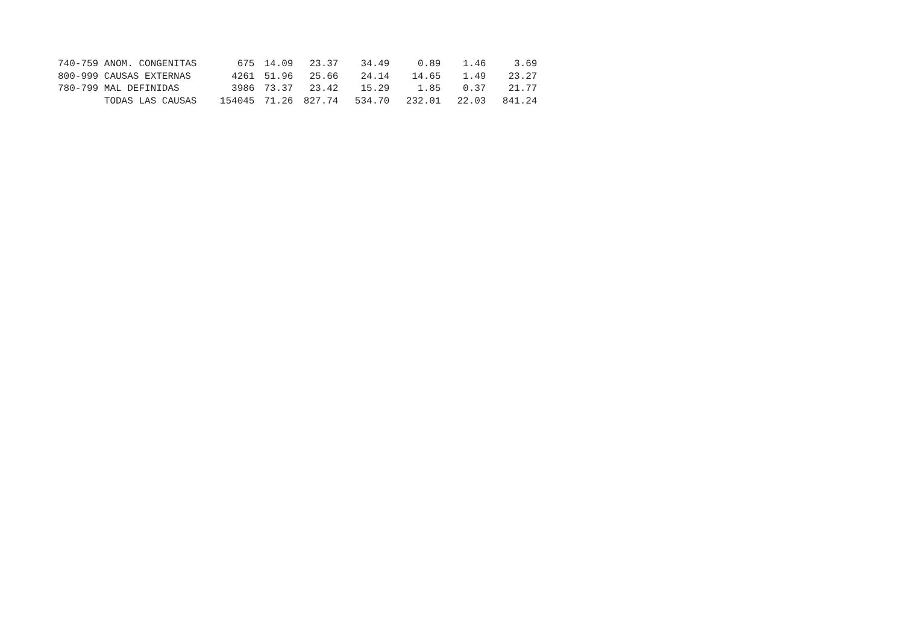| 740-759 | ANOM. CONGENITAS | 675 | 14.09 | 23.37 | 34.49 | 0.89 | 1.46 | 3.69 |
| 800-999 | CAUSAS EXTERNAS | 4261 | 51.96 | 25.66 | 24.14 | 14.65 | 1.49 | 23.27 |
| 780-799 | MAL DEFINIDAS | 3986 | 73.37 | 23.42 | 15.29 | 1.85 | 0.37 | 21.77 |
| | TODAS LAS CAUSAS | 154045 | 71.26 | 827.74 | 534.70 | 232.01 | 22.03 | 841.24 |